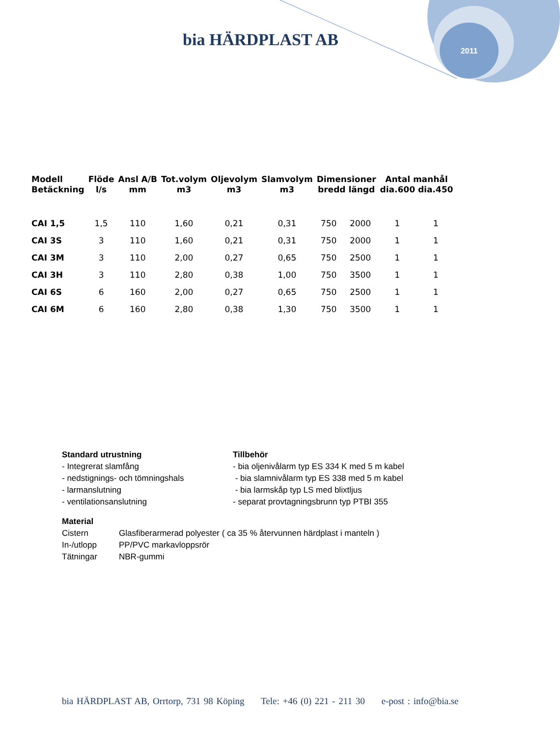bia HÄRDPLAST AB
2011
| Modell Betäckning | Flöde l/s | Ansl A/B mm | Tot.volym m3 | Oljevolym m3 | Slamvolym m3 | Dimensioner bredd längd | | Antal manhål dia.600 dia.450 | |
| --- | --- | --- | --- | --- | --- | --- | --- | --- | --- |
| CAI 1,5 | 1,5 | 110 | 1,60 | 0,21 | 0,31 | 750 | 2000 | 1 | 1 |
| CAI 3S | 3 | 110 | 1,60 | 0,21 | 0,31 | 750 | 2000 | 1 | 1 |
| CAI 3M | 3 | 110 | 2,00 | 0,27 | 0,65 | 750 | 2500 | 1 | 1 |
| CAI 3H | 3 | 110 | 2,80 | 0,38 | 1,00 | 750 | 3500 | 1 | 1 |
| CAI 6S | 6 | 160 | 2,00 | 0,27 | 0,65 | 750 | 2500 | 1 | 1 |
| CAI 6M | 6 | 160 | 2,80 | 0,38 | 1,30 | 750 | 3500 | 1 | 1 |
Standard utrustning
- Integrerat slamfång
- nedstignings- och tömningshals
- larmanslutning
- ventilationsanslutning
Tillbehör
- bia oljenivålarm typ ES 334 K med 5 m kabel
- bia slamnivålarm typ ES 338 med 5 m kabel
- bia larmskåp typ LS med blixtljus
- separat provtagningsbrunn typ PTBI 355
Material
| Cistern | Glasfiberarmerad polyester ( ca 35 % återvunnen härdplast i manteln ) |
| In-/utlopp | PP/PVC markavloppsrör |
| Tätningar | NBR-gummi |
bia HÄRDPLAST AB, Orrtorp, 731 98 Köping Tele: +46 (0) 221 - 211 30 e-post : info@bia.se